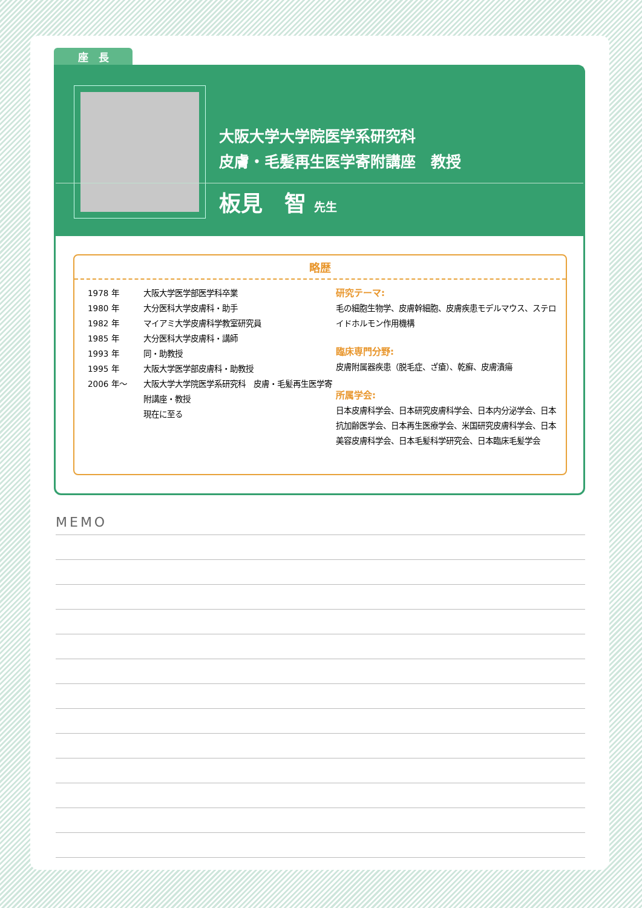座　長
大阪大学大学院医学系研究科
皮膚・毛髪再生医学寄附講座　教授
板見　智 先生
略歴
| 1978 年 | 大阪大学医学部医学科卒業 |
| 1980 年 | 大分医科大学皮膚科・助手 |
| 1982 年 | マイアミ大学皮膚科学教室研究員 |
| 1985 年 | 大分医科大学皮膚科・講師 |
| 1993 年 | 同・助教授 |
| 1995 年 | 大阪大学医学部皮膚科・助教授 |
| 2006 年〜 | 大阪大学大学院医学系研究科 皮膚・毛髪再生医学寄附講座・教授 現在に至る |
研究テーマ:
毛の細胞生物学、皮膚幹細胞、皮膚疾患モデルマウス、ステロイドホルモン作用機構
臨床専門分野:
皮膚附属器疾患（脱毛症、ざ瘡）、乾癬、皮膚潰瘍
所属学会:
日本皮膚科学会、日本研究皮膚科学会、日本内分泌学会、日本抗加齢医学会、日本再生医療学会、米国研究皮膚科学会、日本美容皮膚科学会、日本毛髪科学研究会、日本臨床毛髪学会
MEMO